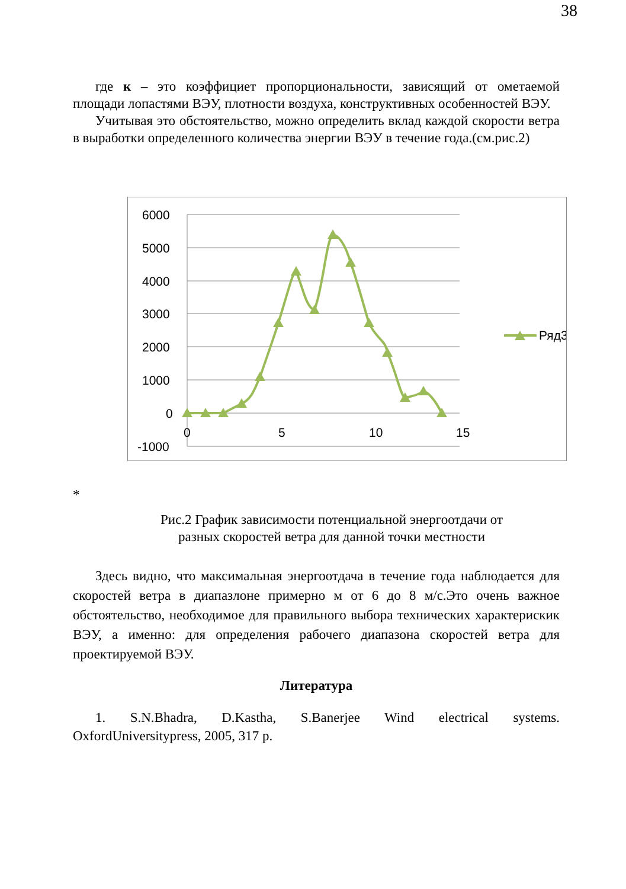38
где к – это коэффициет пропорциональности, зависящий от ометаемой площади лопастями ВЭУ, плотности воздуха, конструктивных особенностей ВЭУ.
Учитывая это обстоятельство, можно определить вклад каждой скорости ветра в выработки определенного количества энергии ВЭУ в течение года.(см.рис.2)
6000
5000
4000
3000
2000
1000
0
-1000
0
5
10
15
Ряд3
*
Рис.2 График зависимости потенциальной энергоотдачи от разных скоростей ветра для данной точки местности
Здесь видно, что максимальная энергоотдача в течение года наблюдается для скоростей ветра в диапазлоне примерно м от 6 до 8 м/с.Это очень важное обстоятельство, необходимое для правильного выбора технических характерискик ВЭУ, а именно: для определения рабочего диапазона скоростей ветра для проектируемой ВЭУ.
Литература
1. S.N.Bhadra, D.Kastha, S.Banerjee Wind electrical systems. OxfordUniversitypress, 2005, 317 p.